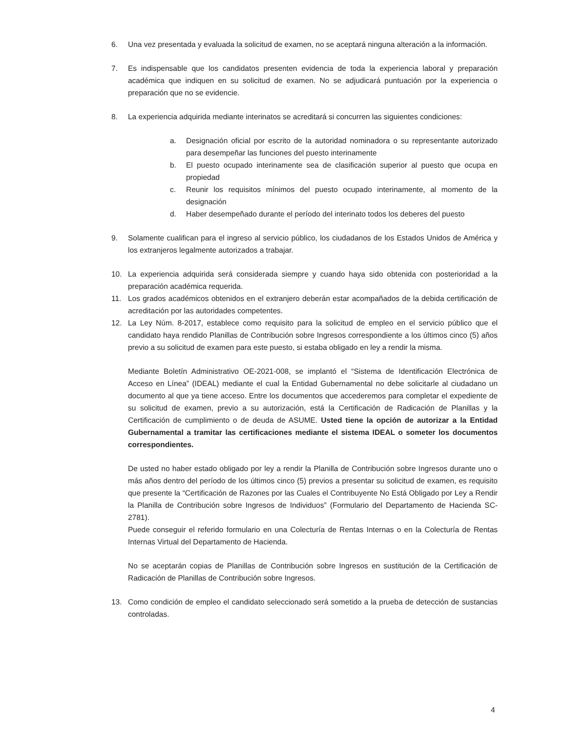6. Una vez presentada y evaluada la solicitud de examen, no se aceptará ninguna alteración a la información.
7. Es indispensable que los candidatos presenten evidencia de toda la experiencia laboral y preparación académica que indiquen en su solicitud de examen. No se adjudicará puntuación por la experiencia o preparación que no se evidencie.
8. La experiencia adquirida mediante interinatos se acreditará si concurren las siguientes condiciones:
a. Designación oficial por escrito de la autoridad nominadora o su representante autorizado para desempeñar las funciones del puesto interinamente
b. El puesto ocupado interinamente sea de clasificación superior al puesto que ocupa en propiedad
c. Reunir los requisitos mínimos del puesto ocupado interinamente, al momento de la designación
d. Haber desempeñado durante el período del interinato todos los deberes del puesto
9. Solamente cualifican para el ingreso al servicio público, los ciudadanos de los Estados Unidos de América y los extranjeros legalmente autorizados a trabajar.
10. La experiencia adquirida será considerada siempre y cuando haya sido obtenida con posterioridad a la preparación académica requerida.
11. Los grados académicos obtenidos en el extranjero deberán estar acompañados de la debida certificación de acreditación por las autoridades competentes.
12. La Ley Núm. 8-2017, establece como requisito para la solicitud de empleo en el servicio público que el candidato haya rendido Planillas de Contribución sobre Ingresos correspondiente a los últimos cinco (5) años previo a su solicitud de examen para este puesto, si estaba obligado en ley a rendir la misma.
Mediante Boletín Administrativo OE-2021-008, se implantó el “Sistema de Identificación Electrónica de Acceso en Línea” (IDEAL) mediante el cual la Entidad Gubernamental no debe solicitarle al ciudadano un documento al que ya tiene acceso. Entre los documentos que accederemos para completar el expediente de su solicitud de examen, previo a su autorización, está la Certificación de Radicación de Planillas y la Certificación de cumplimiento o de deuda de ASUME. Usted tiene la opción de autorizar a la Entidad Gubernamental a tramitar las certificaciones mediante el sistema IDEAL o someter los documentos correspondientes.
De usted no haber estado obligado por ley a rendir la Planilla de Contribución sobre Ingresos durante uno o más años dentro del período de los últimos cinco (5) previos a presentar su solicitud de examen, es requisito que presente la “Certificación de Razones por las Cuales el Contribuyente No Está Obligado por Ley a Rendir la Planilla de Contribución sobre Ingresos de Individuos” (Formulario del Departamento de Hacienda SC-2781).
Puede conseguir el referido formulario en una Colecturía de Rentas Internas o en la Colecturía de Rentas Internas Virtual del Departamento de Hacienda.
No se aceptarán copias de Planillas de Contribución sobre Ingresos en sustitución de la Certificación de Radicación de Planillas de Contribución sobre Ingresos.
13. Como condición de empleo el candidato seleccionado será sometido a la prueba de detección de sustancias controladas.
4